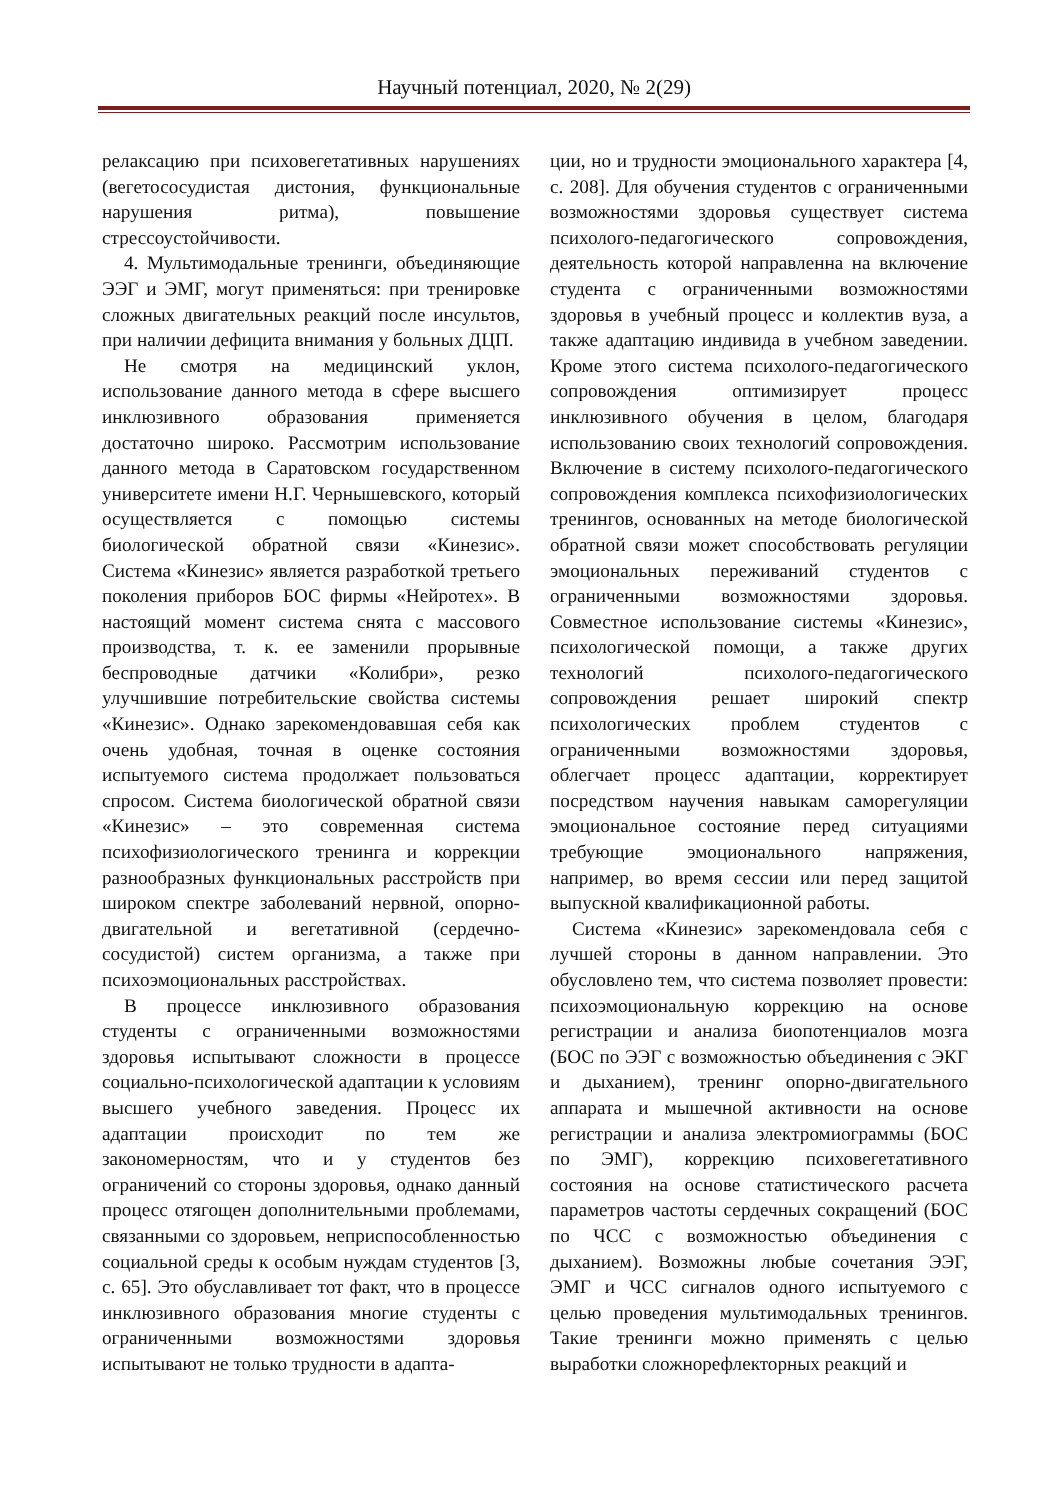Научный потенциал, 2020, № 2(29)
релаксацию при психовегетативных нарушениях (вегетососудистая дистония, функциональные нарушения ритма), повышение стрессоустойчивости.
4. Мультимодальные тренинги, объединяющие ЭЭГ и ЭМГ, могут применяться: при тренировке сложных двигательных реакций после инсультов, при наличии дефицита внимания у больных ДЦП.
Не смотря на медицинский уклон, использование данного метода в сфере высшего инклюзивного образования применяется достаточно широко. Рассмотрим использование данного метода в Саратовском государственном университете имени Н.Г. Чернышевского, который осуществляется с помощью системы биологической обратной связи «Кинезис». Система «Кинезис» является разработкой третьего поколения приборов БОС фирмы «Нейротех». В настоящий момент система снята с массового производства, т. к. ее заменили прорывные беспроводные датчики «Колибри», резко улучшившие потребительские свойства системы «Кинезис». Однако зарекомендовавшая себя как очень удобная, точная в оценке состояния испытуемого система продолжает пользоваться спросом. Система биологической обратной связи «Кинезис» – это современная система психофизиологического тренинга и коррекции разнообразных функциональных расстройств при широком спектре заболеваний нервной, опорно-двигательной и вегетативной (сердечно-сосудистой) систем организма, а также при психоэмоциональных расстройствах.
В процессе инклюзивного образования студенты с ограниченными возможностями здоровья испытывают сложности в процессе социально-психологической адаптации к условиям высшего учебного заведения. Процесс их адаптации происходит по тем же закономерностям, что и у студентов без ограничений со стороны здоровья, однако данный процесс отягощен дополнительными проблемами, связанными со здоровьем, неприспособленностью социальной среды к особым нуждам студентов [3, с. 65]. Это обуславливает тот факт, что в процессе инклюзивного образования многие студенты с ограниченными возможностями здоровья испытывают не только трудности в адапта-
ции, но и трудности эмоционального характера [4, с. 208]. Для обучения студентов с ограниченными возможностями здоровья существует система психолого-педагогического сопровождения, деятельность которой направленна на включение студента с ограниченными возможностями здоровья в учебный процесс и коллектив вуза, а также адаптацию индивида в учебном заведении. Кроме этого система психолого-педагогического сопровождения оптимизирует процесс инклюзивного обучения в целом, благодаря использованию своих технологий сопровождения. Включение в систему психолого-педагогического сопровождения комплекса психофизиологических тренингов, основанных на методе биологической обратной связи может способствовать регуляции эмоциональных переживаний студентов с ограниченными возможностями здоровья. Совместное использование системы «Кинезис», психологической помощи, а также других технологий психолого-педагогического сопровождения решает широкий спектр психологических проблем студентов с ограниченными возможностями здоровья, облегчает процесс адаптации, корректирует посредством научения навыкам саморегуляции эмоциональное состояние перед ситуациями требующие эмоционального напряжения, например, во время сессии или перед защитой выпускной квалификационной работы.
Система «Кинезис» зарекомендовала себя с лучшей стороны в данном направлении. Это обусловлено тем, что система позволяет провести: психоэмоциональную коррекцию на основе регистрации и анализа биопотенциалов мозга (БОС по ЭЭГ с возможностью объединения с ЭКГ и дыханием), тренинг опорно-двигательного аппарата и мышечной активности на основе регистрации и анализа электромиограммы (БОС по ЭМГ), коррекцию психовегетативного состояния на основе статистического расчета параметров частоты сердечных сокращений (БОС по ЧСС с возможностью объединения с дыханием). Возможны любые сочетания ЭЭГ, ЭМГ и ЧСС сигналов одного испытуемого с целью проведения мультимодальных тренингов. Такие тренинги можно применять с целью выработки сложнорефлекторных реакций и